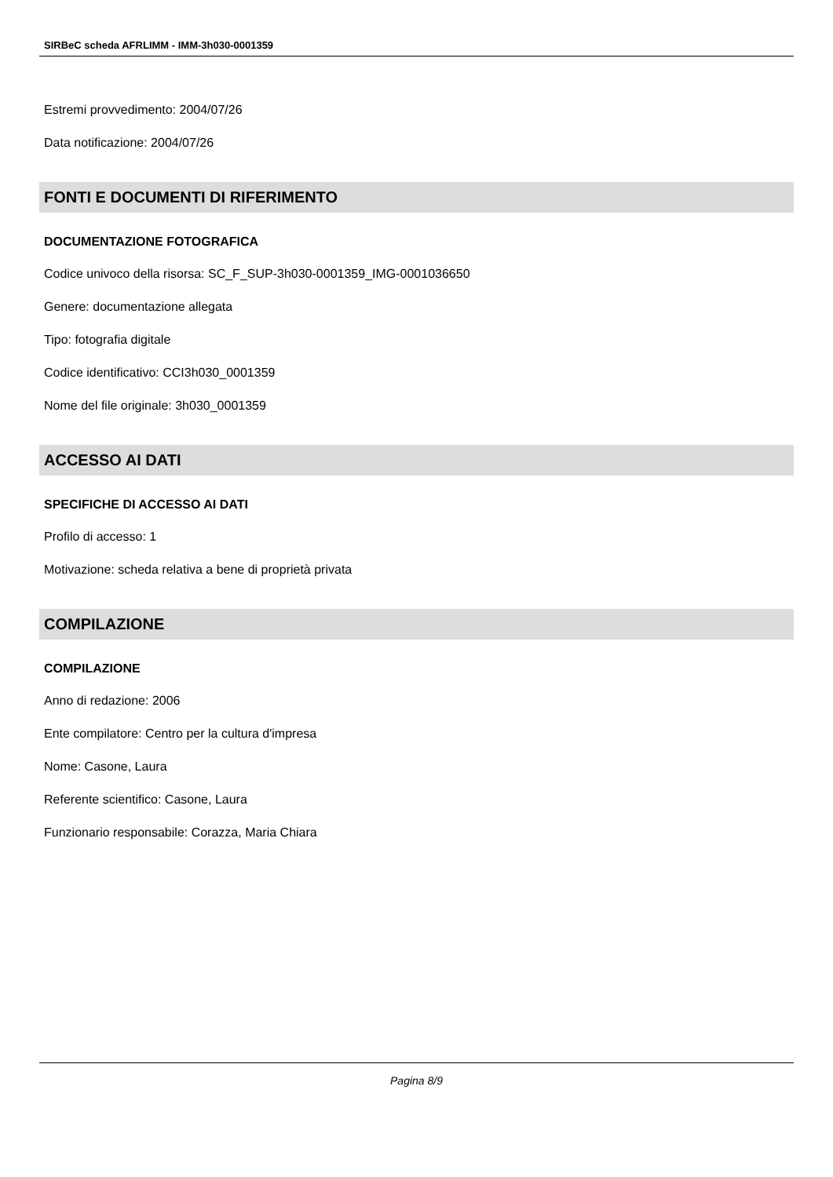SIRBeC scheda AFRLIMM - IMM-3h030-0001359
Estremi provvedimento: 2004/07/26
Data notificazione: 2004/07/26
FONTI E DOCUMENTI DI RIFERIMENTO
DOCUMENTAZIONE FOTOGRAFICA
Codice univoco della risorsa: SC_F_SUP-3h030-0001359_IMG-0001036650
Genere: documentazione allegata
Tipo: fotografia digitale
Codice identificativo: CCI3h030_0001359
Nome del file originale: 3h030_0001359
ACCESSO AI DATI
SPECIFICHE DI ACCESSO AI DATI
Profilo di accesso: 1
Motivazione: scheda relativa a bene di proprietà privata
COMPILAZIONE
COMPILAZIONE
Anno di redazione: 2006
Ente compilatore: Centro per la cultura d'impresa
Nome: Casone, Laura
Referente scientifico: Casone, Laura
Funzionario responsabile: Corazza, Maria Chiara
Pagina 8/9